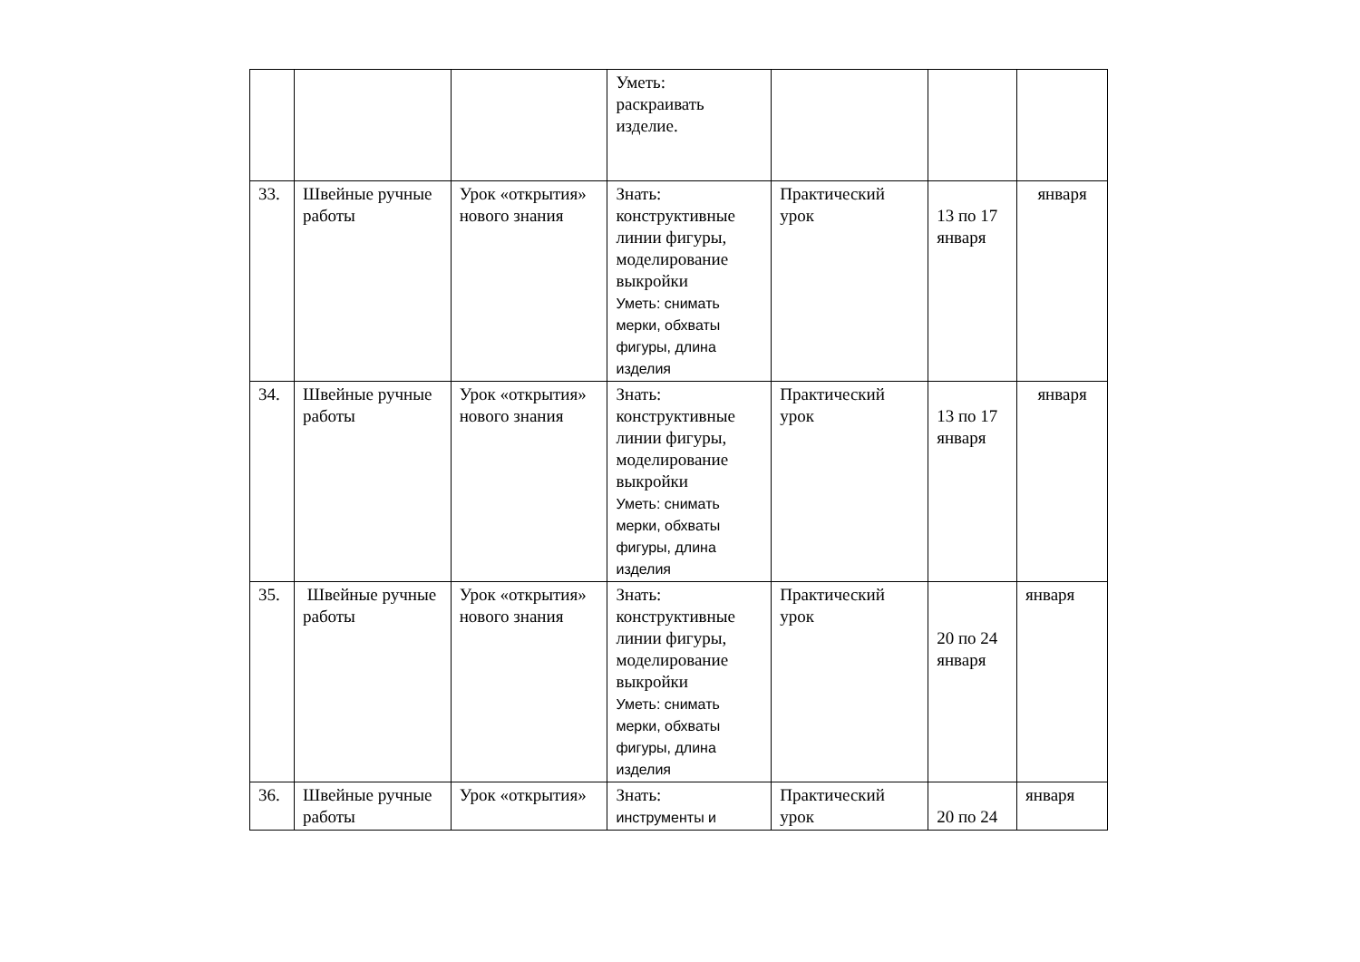| | | | Уметь: раскраивать изделие. | | | |
| 33. | Швейные ручные работы | Урок «открытия» нового знания | Знать: конструктивные линии фигуры, моделирование выкройки Уметь: снимать мерки, обхваты фигуры, длина изделия | Практический урок | 13 по 17 января | января |
| 34. | Швейные ручные работы | Урок «открытия» нового знания | Знать: конструктивные линии фигуры, моделирование выкройки Уметь: снимать мерки, обхваты фигуры, длина изделия | Практический урок | 13 по 17 января | января |
| 35. | Швейные ручные работы | Урок «открытия» нового знания | Знать: конструктивные линии фигуры, моделирование выкройки Уметь: снимать мерки, обхваты фигуры, длина изделия | Практический урок | 20 по 24 января | января |
| 36. | Швейные ручные работы | Урок «открытия» | Знать: инструменты и | Практический урок | 20 по 24 | января |